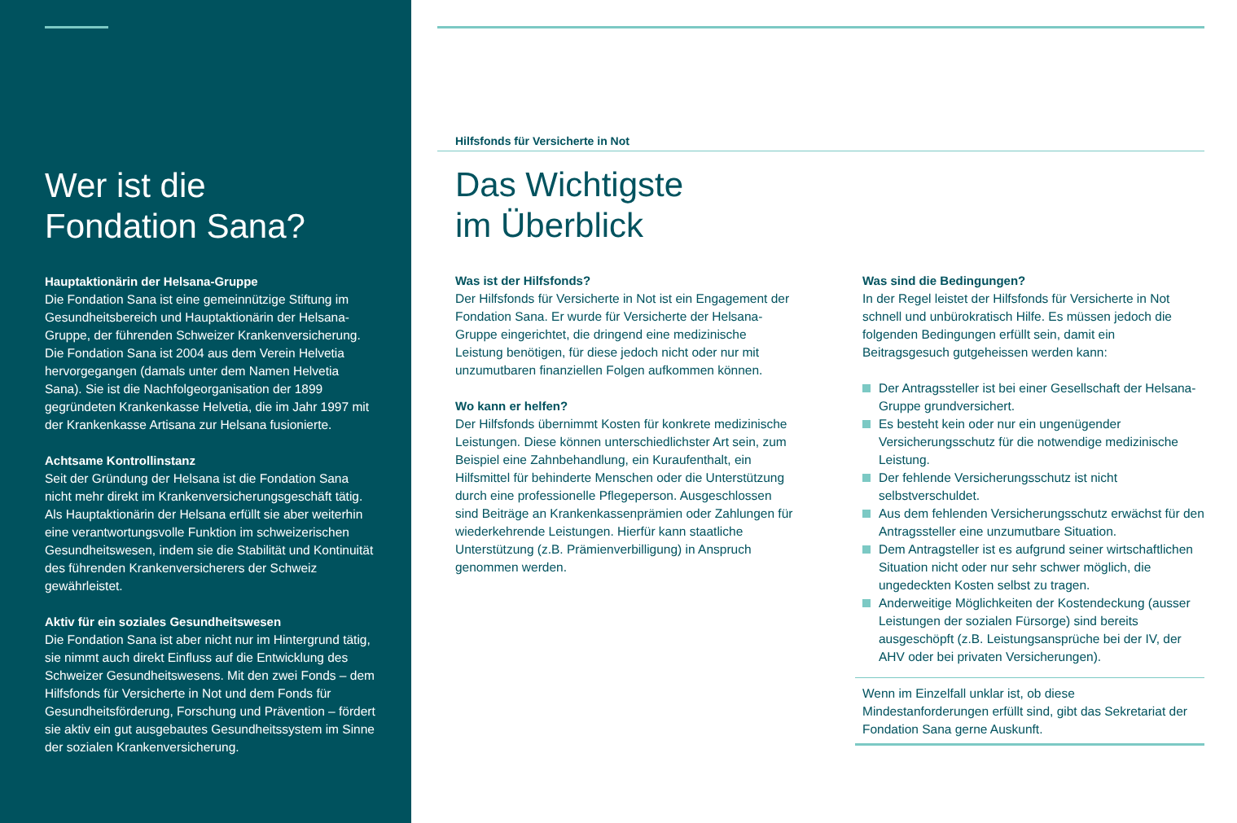Wer ist die
Fondation Sana?
Hauptaktionärin der Helsana-Gruppe
Die Fondation Sana ist eine gemeinnützige Stiftung im Gesundheitsbereich und Hauptaktionärin der Helsana-Gruppe, der führenden Schweizer Krankenversicherung. Die Fondation Sana ist 2004 aus dem Verein Helvetia hervorgegangen (damals unter dem Namen Helvetia Sana). Sie ist die Nachfolgeorganisation der 1899 gegründeten Krankenkasse Helvetia, die im Jahr 1997 mit der Krankenkasse Artisana zur Helsana fusionierte.
Achtsame Kontrollinstanz
Seit der Gründung der Helsana ist die Fondation Sana nicht mehr direkt im Krankenversicherungsgeschäft tätig. Als Hauptaktionärin der Helsana erfüllt sie aber weiterhin eine verantwortungsvolle Funktion im schweizerischen Gesundheitswesen, indem sie die Stabilität und Kontinuität des führenden Krankenversicherers der Schweiz gewährleistet.
Aktiv für ein soziales Gesundheitswesen
Die Fondation Sana ist aber nicht nur im Hintergrund tätig, sie nimmt auch direkt Einfluss auf die Entwicklung des Schweizer Gesundheitswesens. Mit den zwei Fonds – dem Hilfsfonds für Versicherte in Not und dem Fonds für Gesundheitsförderung, Forschung und Prävention – fördert sie aktiv ein gut ausgebautes Gesundheitssystem im Sinne der sozialen Krankenversicherung.
Hilfsfonds für Versicherte in Not
Das Wichtigste
im Überblick
Was ist der Hilfsfonds?
Der Hilfsfonds für Versicherte in Not ist ein Engagement der Fondation Sana. Er wurde für Versicherte der Helsana-Gruppe eingerichtet, die dringend eine medizinische Leistung benötigen, für diese jedoch nicht oder nur mit unzumutbaren finanziellen Folgen aufkommen können.
Wo kann er helfen?
Der Hilfsfonds übernimmt Kosten für konkrete medizinische Leistungen. Diese können unterschiedlichster Art sein, zum Beispiel eine Zahnbehandlung, ein Kuraufenthalt, ein Hilfsmittel für behinderte Menschen oder die Unterstützung durch eine professionelle Pflegeperson. Ausgeschlossen sind Beiträge an Krankenkassenprämien oder Zahlungen für wiederkehrende Leistungen. Hierfür kann staatliche Unterstützung (z.B. Prämienverbilligung) in Anspruch genommen werden.
Was sind die Bedingungen?
In der Regel leistet der Hilfsfonds für Versicherte in Not schnell und unbürokratisch Hilfe. Es müssen jedoch die folgenden Bedingungen erfüllt sein, damit ein Beitragsgesuch gutgeheissen werden kann:
Der Antragssteller ist bei einer Gesellschaft der Helsana-Gruppe grundversichert.
Es besteht kein oder nur ein ungenügender Versicherungsschutz für die notwendige medizinische Leistung.
Der fehlende Versicherungsschutz ist nicht selbstverschuldet.
Aus dem fehlenden Versicherungsschutz erwächst für den Antragssteller eine unzumutbare Situation.
Dem Antragsteller ist es aufgrund seiner wirtschaftlichen Situation nicht oder nur sehr schwer möglich, die ungedeckten Kosten selbst zu tragen.
Anderweitige Möglichkeiten der Kostendeckung (ausser Leistungen der sozialen Fürsorge) sind bereits ausgeschöpft (z.B. Leistungsansprüche bei der IV, der AHV oder bei privaten Versicherungen).
Wenn im Einzelfall unklar ist, ob diese Mindestanforderungen erfüllt sind, gibt das Sekretariat der Fondation Sana gerne Auskunft.